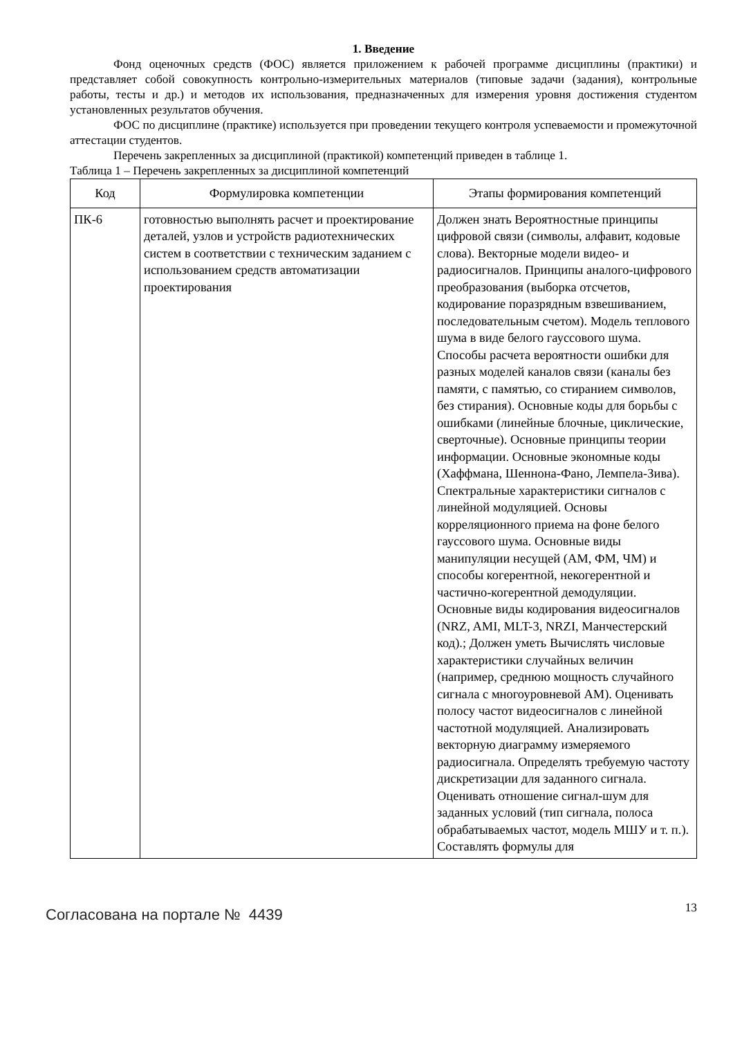1. Введение
Фонд оценочных средств (ФОС) является приложением к рабочей программе дисциплины (практики) и представляет собой совокупность контрольно-измерительных материалов (типовые задачи (задания), контрольные работы, тесты и др.) и методов их использования, предназначенных для измерения уровня достижения студентом установленных результатов обучения.
ФОС по дисциплине (практике) используется при проведении текущего контроля успеваемости и промежуточной аттестации студентов.
Перечень закрепленных за дисциплиной (практикой) компетенций приведен в таблице 1.
Таблица 1 – Перечень закрепленных за дисциплиной компетенций
| Код | Формулировка компетенции | Этапы формирования компетенций |
| --- | --- | --- |
| ПК-6 | готовностью выполнять расчет и проектирование деталей, узлов и устройств радиотехнических систем в соответствии с техническим заданием с использованием средств автоматизации проектирования | Должен знать Вероятностные принципы цифровой связи (символы, алфавит, кодовые слова). Векторные модели видео- и радиосигналов. Принципы аналого-цифрового преобразования (выборка отсчетов, кодирование поразрядным взвешиванием, последовательным счетом). Модель теплового шума в виде белого гауссового шума. Способы расчета вероятности ошибки для разных моделей каналов связи (каналы без памяти, с памятью, со стиранием символов, без стирания). Основные коды для борьбы с ошибками (линейные блочные, циклические, сверточные). Основные принципы теории информации. Основные экономные коды (Хаффмана, Шеннона-Фано, Лемпела-Зива). Спектральные характеристики сигналов с линейной модуляцией. Основы корреляционного приема на фоне белого гауссового шума. Основные виды манипуляции несущей (АМ, ФМ, ЧМ) и способы когерентной, некогерентной и частично-когерентной демодуляции. Основные виды кодирования видеосигналов (NRZ, AMI, MLT-3, NRZI, Манчестерский код).; Должен уметь Вычислять числовые характеристики случайных величин (например, среднюю мощность случайного сигнала с многоуровневой АМ). Оценивать полосу частот видеосигналов с линейной частотной модуляцией. Анализировать векторную диаграмму измеряемого радиосигнала. Определять требуемую частоту дискретизации для заданного сигнала. Оценивать отношение сигнал-шум для заданных условий (тип сигнала, полоса обрабатываемых частот, модель МШУ и т. п.). Составлять формулы для |
Согласована на портале № 4439
13